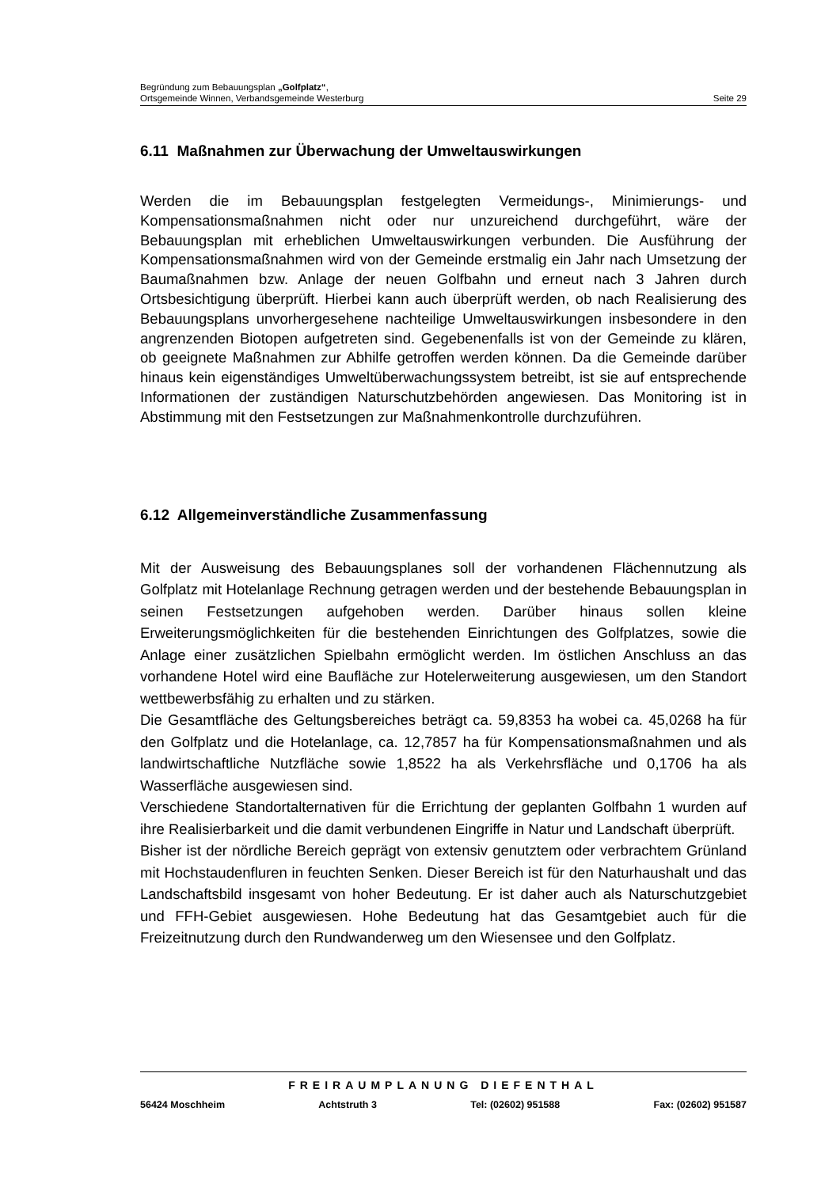Begründung zum Bebauungsplan „Golfplatz“,
Ortsgemeinde Winnen, Verbandsgemeinde Westerburg Seite 29
6.11 Maßnahmen zur Überwachung der Umweltauswirkungen
Werden die im Bebauungsplan festgelegten Vermeidungs-, Minimierungs- und Kompensationsmaßnahmen nicht oder nur unzureichend durchgeführt, wäre der Bebauungsplan mit erheblichen Umweltauswirkungen verbunden. Die Ausführung der Kompensationsmaßnahmen wird von der Gemeinde erstmalig ein Jahr nach Umsetzung der Baumaßnahmen bzw. Anlage der neuen Golfbahn und erneut nach 3 Jahren durch Ortsbesichtigung überprüft. Hierbei kann auch überprüft werden, ob nach Realisierung des Bebauungsplans unvorhergesehene nachteilige Umweltauswirkungen insbesondere in den angrenzenden Biotopen aufgetreten sind. Gegebenenfalls ist von der Gemeinde zu klären, ob geeignete Maßnahmen zur Abhilfe getroffen werden können. Da die Gemeinde darüber hinaus kein eigenständiges Umweltüberwachungssystem betreibt, ist sie auf entsprechende Informationen der zuständigen Naturschutzbehörden angewiesen. Das Monitoring ist in Abstimmung mit den Festsetzungen zur Maßnahmenkontrolle durchzuführen.
6.12 Allgemeinverständliche Zusammenfassung
Mit der Ausweisung des Bebauungsplanes soll der vorhandenen Flächennutzung als Golfplatz mit Hotelanlage Rechnung getragen werden und der bestehende Bebauungsplan in seinen Festsetzungen aufgehoben werden. Darüber hinaus sollen kleine Erweiterungsmöglichkeiten für die bestehenden Einrichtungen des Golfplatzes, sowie die Anlage einer zusätzlichen Spielbahn ermöglicht werden. Im östlichen Anschluss an das vorhandene Hotel wird eine Baufläche zur Hotelerweiterung ausgewiesen, um den Standort wettbewerbsfähig zu erhalten und zu stärken.
Die Gesamtfläche des Geltungsbereiches beträgt ca. 59,8353 ha wobei ca. 45,0268 ha für den Golfplatz und die Hotelanlage, ca. 12,7857 ha für Kompensationsmaßnahmen und als landwirtschaftliche Nutzfläche sowie 1,8522 ha als Verkehrsfläche und 0,1706 ha als Wasserfläche ausgewiesen sind.
Verschiedene Standortalternativen für die Errichtung der geplanten Golfbahn 1 wurden auf ihre Realisierbarkeit und die damit verbundenen Eingriffe in Natur und Landschaft überprüft.
Bisher ist der nördliche Bereich geprägt von extensiv genutztem oder verbrachtem Grünland mit Hochstaudenfluren in feuchten Senken. Dieser Bereich ist für den Naturhaushalt und das Landschaftsbild insgesamt von hoher Bedeutung. Er ist daher auch als Naturschutzgebiet und FFH-Gebiet ausgewiesen. Hohe Bedeutung hat das Gesamtgebiet auch für die Freizeitnutzung durch den Rundwanderweg um den Wiesensee und den Golfplatz.
FREIRAUMPLANUNG DIEFENTHAL
56424 Moschheim Achtstruth 3 Tel: (02602) 951588 Fax: (02602) 951587